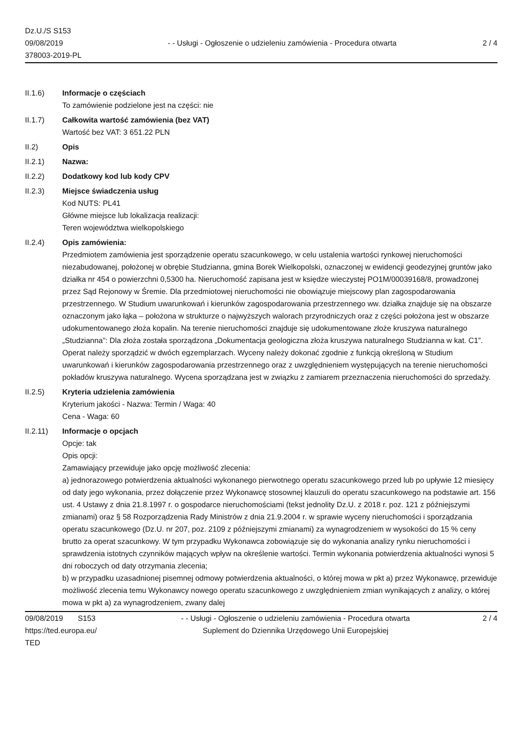Dz.U./S S153
09/08/2019
378003-2019-PL
- - Usługi - Ogłoszenie o udzieleniu zamówienia - Procedura otwarta
2 / 4
II.1.6) Informacje o częściach
To zamówienie podzielone jest na części: nie
II.1.7) Całkowita wartość zamówienia (bez VAT)
Wartość bez VAT: 3 651.22 PLN
II.2) Opis
II.2.1) Nazwa:
II.2.2) Dodatkowy kod lub kody CPV
II.2.3) Miejsce świadczenia usług
Kod NUTS: PL41
Główne miejsce lub lokalizacja realizacji:
Teren województwa wielkopolskiego
II.2.4) Opis zamówienia:
Przedmiotem zamówienia jest sporządzenie operatu szacunkowego, w celu ustalenia wartości rynkowej nieruchomości niezabudowanej, położonej w obrębie Studzianna, gmina Borek Wielkopolski, oznaczonej w ewidencji geodezyjnej gruntów jako działka nr 454 o powierzchni 0,5300 ha. Nieruchomość zapisana jest w księdze wieczystej PO1M/00039168/8, prowadzonej przez Sąd Rejonowy w Śremie. Dla przedmiotowej nieruchomości nie obowiązuje miejscowy plan zagospodarowania przestrzennego. W Studium uwarunkowań i kierunków zagospodarowania przestrzennego ww. działka znajduje się na obszarze oznaczonym jako łąka – położona w strukturze o najwyższych walorach przyrodniczych oraz z części położona jest w obszarze udokumentowanego złoża kopalin. Na terenie nieruchomości znajduje się udokumentowane złoże kruszywa naturalnego „Studzianna”: Dla złoża została sporządzona „Dokumentacja geologiczna złoża kruszywa naturalnego Studzianna w kat. C1”. Operat należy sporządzić w dwóch egzemplarzach. Wyceny należy dokonać zgodnie z funkcją określoną w Studium uwarunkowań i kierunków zagospodarowania przestrzennego oraz z uwzględnieniem występujących na terenie nieruchomości pokładów kruszywa naturalnego. Wycena sporządzana jest w związku z zamiarem przeznaczenia nieruchomości do sprzedaży.
II.2.5) Kryteria udzielenia zamówienia
Kryterium jakości - Nazwa: Termin / Waga: 40
Cena - Waga: 60
II.2.11) Informacje o opcjach
Opcje: tak
Opis opcji:
Zamawiający przewiduje jako opcję możliwość zlecenia:
a) jednorazowego potwierdzenia aktualności wykonanego pierwotnego operatu szacunkowego przed lub po upływie 12 miesięcy od daty jego wykonania, przez dołączenie przez Wykonawcę stosownej klauzuli do operatu szacunkowego na podstawie art. 156 ust. 4 Ustawy z dnia 21.8.1997 r. o gospodarce nieruchomościami (tekst jednolity Dz.U. z 2018 r. poz. 121 z późniejszymi zmianami) oraz § 58 Rozporządzenia Rady Ministrów z dnia 21.9.2004 r. w sprawie wyceny nieruchomości i sporządzania operatu szacunkowego (Dz.U. nr 207, poz. 2109 z późniejszymi zmianami) za wynagrodzeniem w wysokości do 15 % ceny brutto za operat szacunkowy. W tym przypadku Wykonawca zobowiązuje się do wykonania analizy rynku nieruchomości i sprawdzenia istotnych czynników mających wpływ na określenie wartości. Termin wykonania potwierdzenia aktualności wynosi 5 dni roboczych od daty otrzymania zlecenia;
b) w przypadku uzasadnionej pisemnej odmowy potwierdzenia aktualności, o której mowa w pkt a) przez Wykonawcę, przewiduje możliwość zlecenia temu Wykonawcy nowego operatu szacunkowego z uwzględnieniem zmian wynikających z analizy, o której mowa w pkt a) za wynagrodzeniem, zwany dalej
09/08/2019 S153
https://ted.europa.eu/
TED
- - Usługi - Ogłoszenie o udzieleniu zamówienia - Procedura otwarta
Suplement do Dziennika Urzędowego Unii Europejskiej
2 / 4